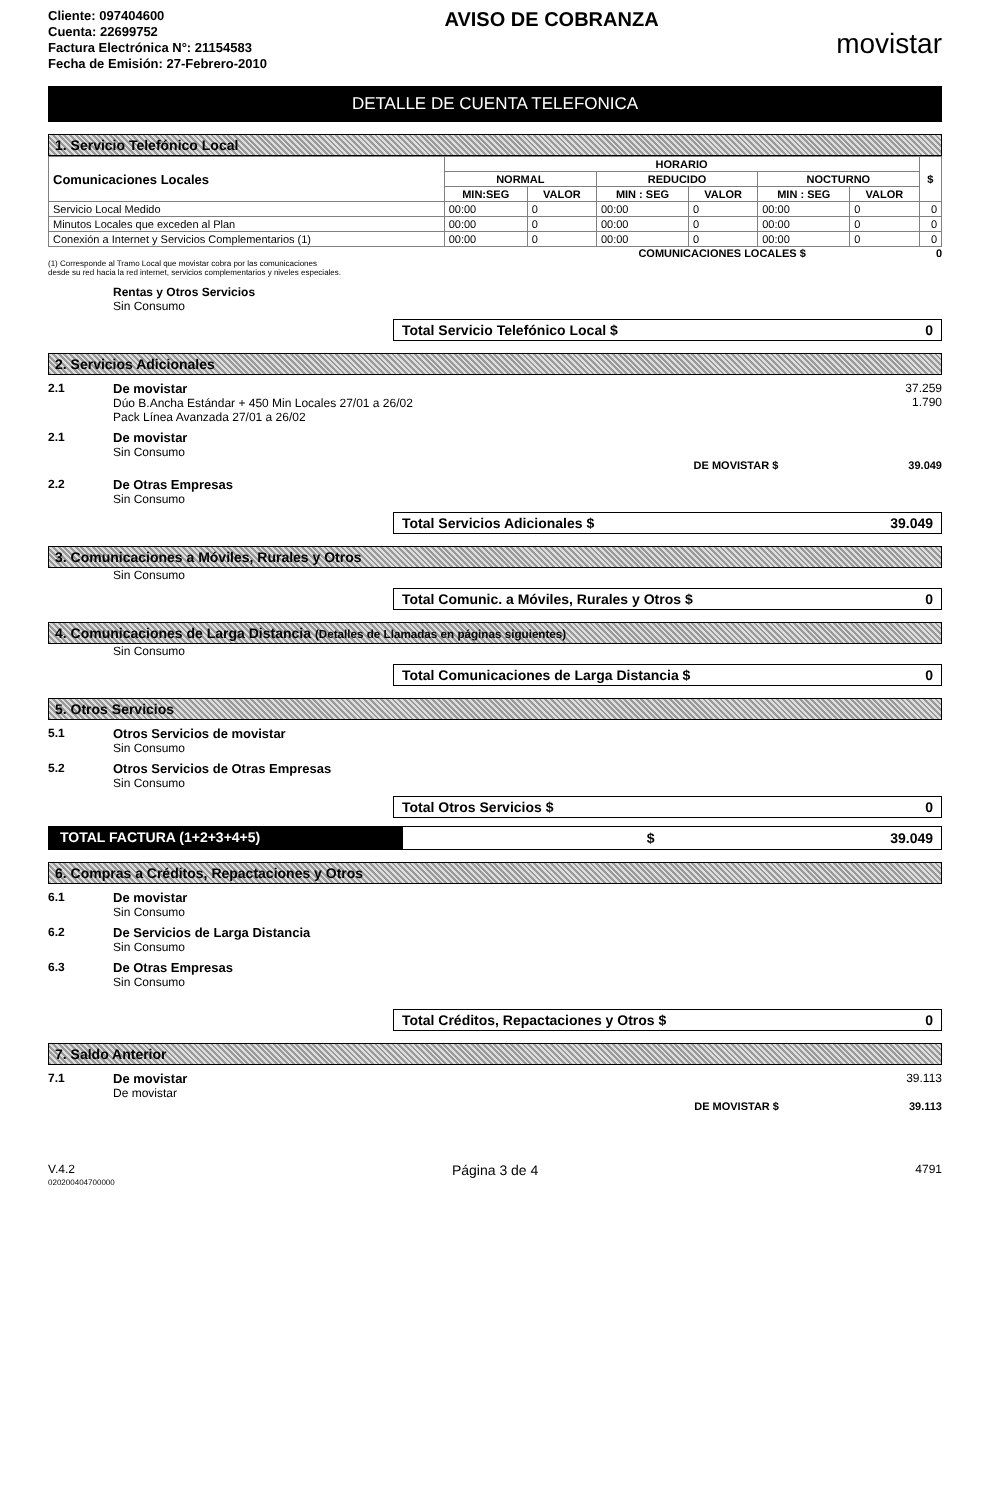Cliente: 097404600
Cuenta: 22699752
Factura Electrónica N°: 21154583
Fecha de Emisión: 27-Febrero-2010
AVISO DE COBRANZA
movistar
DETALLE DE CUENTA TELEFONICA
1. Servicio Telefónico Local
| Comunicaciones Locales | HORARIO | | | | | | $ |
| --- | --- | --- | --- | --- | --- | --- | --- |
| | NORMAL | | REDUCIDO | | NOCTURNO | | |
| | MIN:SEG | VALOR | MIN : SEG | VALOR | MIN : SEG | VALOR | |
| Servicio Local Medido | 00:00 | 0 | 00:00 | 0 | 00:00 | 0 | 0 |
| Minutos Locales que exceden al Plan | 00:00 | 0 | 00:00 | 0 | 00:00 | 0 | 0 |
| Conexión a Internet y Servicios Complementarios (1) | 00:00 | 0 | 00:00 | 0 | 00:00 | 0 | 0 |
COMUNICACIONES LOCALES $ 0
(1) Corresponde al Tramo Local que movistar cobra por las comunicaciones
desde su red hacia la red internet, servicios complementarios y niveles especiales.
Rentas y Otros Servicios
Sin Consumo
Total Servicio Telefónico Local $ 0
2. Servicios Adicionales
2.1 De movistar
Dúo B.Ancha Estándar + 450 Min Locales 27/01 a 26/02
Pack Línea Avanzada 27/01 a 26/02 37.259
1.790
2.1 De movistar
Sin Consumo
DE MOVISTAR $ 39.049
2.2 De Otras Empresas
Sin Consumo
Total Servicios Adicionales $ 39.049
3. Comunicaciones a Móviles, Rurales y Otros
Sin Consumo
Total Comunic. a Móviles, Rurales y Otros $ 0
4. Comunicaciones de Larga Distancia (Detalles de Llamadas en páginas siguientes)
Sin Consumo
Total Comunicaciones de Larga Distancia $ 0
5. Otros Servicios
5.1 Otros Servicios de movistar
Sin Consumo
5.2 Otros Servicios de Otras Empresas
Sin Consumo
Total Otros Servicios $ 0
TOTAL FACTURA (1+2+3+4+5) $ 39.049
6. Compras a Créditos, Repactaciones y Otros
6.1 De movistar
Sin Consumo
6.2 De Servicios de Larga Distancia
Sin Consumo
6.3 De Otras Empresas
Sin Consumo
Total Créditos, Repactaciones y Otros $ 0
7. Saldo Anterior
7.1 De movistar
De movistar 39.113
DE MOVISTAR $ 39.113
V.4.2 Página 3 de 4 4791
020200404700000